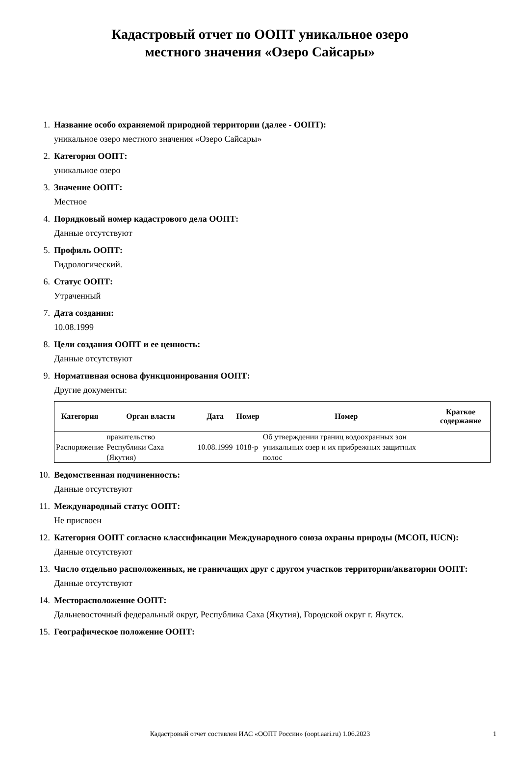Кадастровый отчет по ООПТ уникальное озеро
местного значения «Озеро Сайсары»
1. Название особо охраняемой природной территории (далее - ООПТ):
уникальное озеро местного значения «Озеро Сайсары»
2. Категория ООПТ:
уникальное озеро
3. Значение ООПТ:
Местное
4. Порядковый номер кадастрового дела ООПТ:
Данные отсутствуют
5. Профиль ООПТ:
Гидрологический.
6. Статус ООПТ:
Утраченный
7. Дата создания:
10.08.1999
8. Цели создания ООПТ и ее ценность:
Данные отсутствуют
9. Нормативная основа функционирования ООПТ:
Другие документы:
| Категория | Орган власти | Дата | Номер | Номер | Краткое содержание |
| --- | --- | --- | --- | --- | --- |
| Распоряжение | правительство Республики Саха (Якутия) | 10.08.1999 | 1018-р | Об утверждении границ водоохранных зон уникальных озер и их прибрежных защитных полос | |
10. Ведомственная подчиненность:
Данные отсутствуют
11. Международный статус ООПТ:
Не присвоен
12. Категория ООПТ согласно классификации Международного союза охраны природы (МСОП, IUCN):
Данные отсутствуют
13. Число отдельно расположенных, не граничащих друг с другом участков территории/акватории ООПТ:
Данные отсутствуют
14. Месторасположение ООПТ:
Дальневосточный федеральный округ, Республика Саха (Якутия), Городской округ г. Якутск.
15. Географическое положение ООПТ:
Кадастровый отчет составлен ИАС «ООПТ России» (oopt.aari.ru) 1.06.2023
1